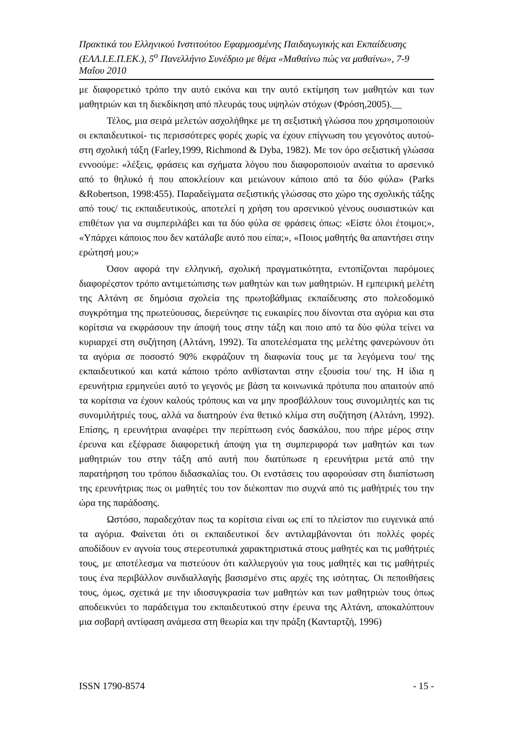Πρακτικά του Ελληνικού Ινστιτούτου Εφαρμοσμένης Παιδαγωγικής και Εκπαίδευσης (ΕΛΛ.Ι.Ε.Π.ΕΚ.), 5<sup>ο</sup> Πανελλήνιο Συνέδριο με θέμα «Μαθαίνω πώς να μαθαίνω», 7-9 Μαΐου 2010
με διαφορετικό τρόπο την αυτό εικόνα και την αυτό εκτίμηση των μαθητών και των μαθητριών και τη διεκδίκηση από πλευράς τους υψηλών στόχων (Φρόση,2005).__
Τέλος, μια σειρά μελετών ασχολήθηκε με τη σεξιστική γλώσσα που χρησιμοποιούν οι εκπαιδευτικοί- τις περισσότερες φορές χωρίς να έχουν επίγνωση του γεγονότος αυτού- στη σχολική τάξη (Farley,1999, Richmond & Dyba, 1982). Με τον όρο σεξιστική γλώσσα εννοούμε: «λέξεις, φράσεις και σχήματα λόγου που διαφοροποιούν αναίτια το αρσενικό από το θηλυκό ή που αποκλείουν και μειώνουν κάποιο από τα δύο φύλα» (Parks &Robertson, 1998:455). Παραδείγματα σεξιστικής γλώσσας στο χώρο της σχολικής τάξης από τους/ τις εκπαιδευτικούς, αποτελεί η χρήση του αρσενικού γένους ουσιαστικών και επιθέτων για να συμπεριλάβει και τα δύο φύλα σε φράσεις όπως: «Είστε όλοι έτοιμοι;», «Υπάρχει κάποιος που δεν κατάλαβε αυτό που είπα;», «Ποιος μαθητής θα απαντήσει στην ερώτησή μου;»
Όσον αφορά την ελληνική, σχολική πραγματικότητα, εντοπίζονται παρόμοιες διαφορέςστον τρόπο αντιμετώπισης των μαθητών και των μαθητριών. Η εμπειρική μελέτη της Αλτάνη σε δημόσια σχολεία της πρωτοβάθμιας εκπαίδευσης στο πολεοδομικό συγκρότημα της πρωτεύουσας, διερεύνησε τις ευκαιρίες που δίνονται στα αγόρια και στα κορίτσια να εκφράσουν την άποψή τους στην τάξη και ποιο από τα δύο φύλα τείνει να κυριαρχεί στη συζήτηση (Αλτάνη, 1992). Τα αποτελέσματα της μελέτης φανερώνουν ότι τα αγόρια σε ποσοστό 90% εκφράζουν τη διαφωνία τους με τα λεγόμενα του/ της εκπαιδευτικού και κατά κάποιο τρόπο ανθίστανται στην εξουσία του/ της. Η ίδια η ερευνήτρια ερμηνεύει αυτό το γεγονός με βάση τα κοινωνικά πρότυπα που απαιτούν από τα κορίτσια να έχουν καλούς τρόπους και να μην προσβάλλουν τους συνομιλητές και τις συνομιλήτριές τους, αλλά να διατηρούν ένα θετικό κλίμα στη συζήτηση (Αλτάνη, 1992). Επίσης, η ερευνήτρια αναφέρει την περίπτωση ενός δασκάλου, που πήρε μέρος στην έρευνα και εξέφρασε διαφορετική άποψη για τη συμπεριφορά των μαθητών και των μαθητριών του στην τάξη από αυτή που διατύπωσε η ερευνήτρια μετά από την παρατήρηση του τρόπου διδασκαλίας του. Οι ενστάσεις του αφορούσαν στη διαπίστωση της ερευνήτριας πως οι μαθητές του τον διέκοπταν πιο συχνά από τις μαθήτριές του την ώρα της παράδοσης.
Ωστόσο, παραδεχόταν πως τα κορίτσια είναι ως επί το πλείστον πιο ευγενικά από τα αγόρια. Φαίνεται ότι οι εκπαιδευτικοί δεν αντιλαμβάνονται ότι πολλές φορές αποδίδουν εν αγνοία τους στερεοτυπικά χαρακτηριστικά στους μαθητές και τις μαθήτριές τους, με αποτέλεσμα να πιστεύουν ότι καλλιεργούν για τους μαθητές και τις μαθήτριές τους ένα περιβάλλον συνδιαλλαγής βασισμένο στις αρχές της ισότητας. Οι πεποιθήσεις τους, όμως, σχετικά με την ιδιοσυγκρασία των μαθητών και των μαθητριών τους όπως αποδεικνύει το παράδειγμα του εκπαιδευτικού στην έρευνα της Αλτάνη, αποκαλύπτουν μια σοβαρή αντίφαση ανάμεσα στη θεωρία και την πράξη (Κανταρτζή, 1996)
ISSN 1790-8574 - 15 -